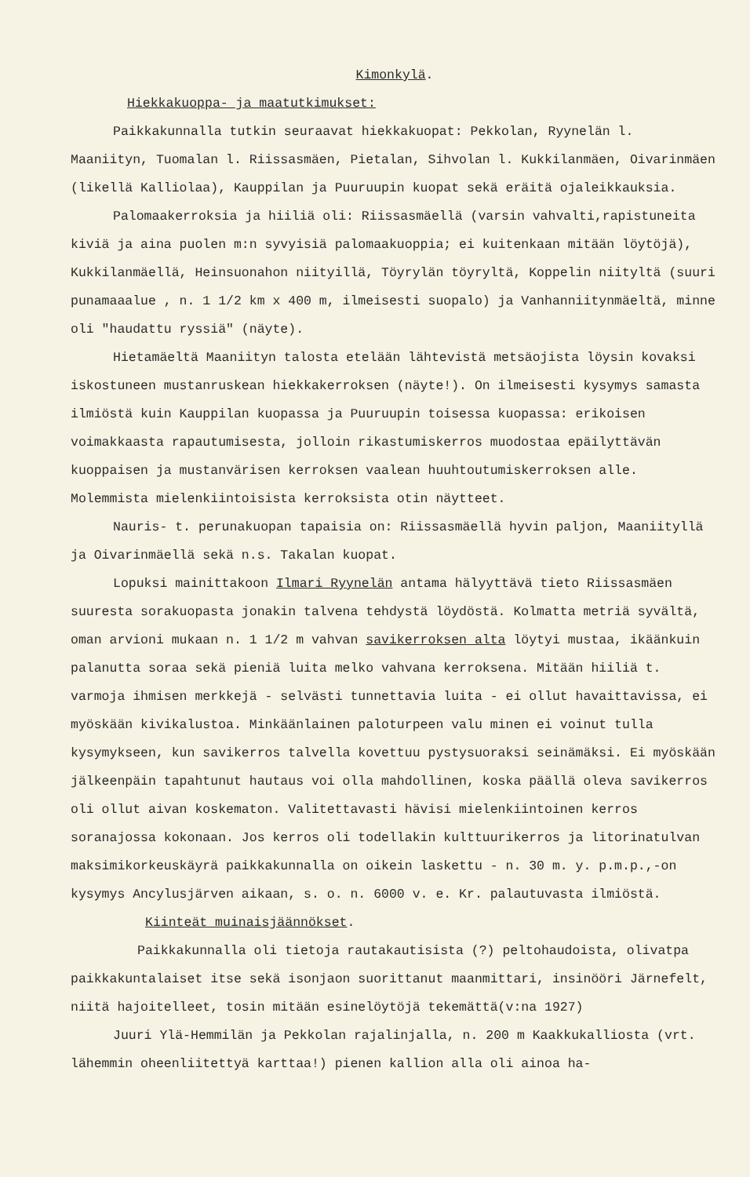Kimonkylä.
Hiekkakuoppa- ja maatutkimukset:
Paikkakunnalla tutkin seuraavat hiekkakuopat: Pekkolan, Ryynelän l. Maaniityn, Tuomalan l. Riissasmäen, Pietalan, Sihvolan l. Kukkilanmäen, Oivarinmäen (likellä Kalliolaa), Kauppilan ja Puuruupin kuopat sekä eräitä ojaleikkauksia.
Palomaakerroksia ja hiiliä oli: Riissasmäellä (varsin vahvalti,rapistuneita kiviä ja aina puolen m:n syvyisiä palomaakuoppia; ei kuitenkaan mitään löytöjä), Kukkilanmäellä, Heinsuonahon niityillä, Töyrylän töyryltä, Koppelin niityltä (suuri punamaaalue , n. 1 1/2 km x 400 m, ilmeisesti suopalo) ja Vanhanniitynmäeltä, minne oli "haudattu ryssiä" (näyte).
Hietamäeltä Maaniityn talosta etelään lähtevistä metsäojista löysin kovaksi iskostuneen mustanruskean hiekkakerroksen (näyte!). On ilmeisesti kysymys samasta ilmiöstä kuin Kauppilan kuopassa ja Puuruupin toisessa kuopassa: erikoisen voimakkaasta rapautumisesta, jolloin rikastumiskerros muodostaa epäilyttävän kuoppaisen ja mustanvärisen kerroksen vaalean huuhtoutumiskerroksen alle. Molemmista mielenkiintoisista kerroksista otin näytteet.
Nauris- t. perunakuopan tapaisia on: Riissasmäellä hyvin paljon, Maaniityllä ja Oivarinmäellä sekä n.s. Takalan kuopat.
Lopuksi mainittakoon Ilmari Ryynelän antama hälyyttävä tieto Riissasmäen suuresta sorakuopasta jonakin talvena tehdystä löydöstä. Kolmatta metriä syvältä, oman arvioni mukaan n. 1 1/2 m vahvan savikerroksen alta löytyi mustaa, ikäänkuin palanutta soraa sekä pieniä luita melko vahvana kerroksena. Mitään hiiliä t. varmoja ihmisen merkkejä - selvästi tunnettavia luita - ei ollut havaittavissa, ei myöskään kivikalustoa. Minkäänlainen paloturpeen valu minen ei voinut tulla kysymykseen, kun savikerros talvella kovettuu pystysuoraksi seinämäksi. Ei myöskään jälkeenpäin tapahtunut hautaus voi olla mahdollinen, koska päällä oleva savikerros oli ollut aivan koskematon. Valitettavasti hävisi mielenkiintoinen kerros soranajossa kokonaan. Jos kerros oli todellakin kulttuurikerros ja litorinatulvan maksimikorkeuskäyrä paikkakunnalla on oikein laskettu - n. 30 m. y. p.m.p.,-on kysymys Ancylusjärven aikaan, s. o. n. 6000 v. e. Kr. palautuvasta ilmiöstä.
Kiinteät muinaisjäännökset.
Paikkakunnalla oli tietoja rautakautisista (?) peltohaudoista, olivatpa paikkakuntalaiset itse sekä isonjaon suorittanut maanmittari, insinööri Järnefelt, niitä hajoitelleet, tosin mitään esinelöytöjä tekemättä(v:na 1927)
Juuri Ylä-Hemmilän ja Pekkolan rajalinjalla, n. 200 m Kaakkukalliosta (vrt. lähemmin oheenliitettyä karttaa!) pienen kallion alla oli ainoa ha-